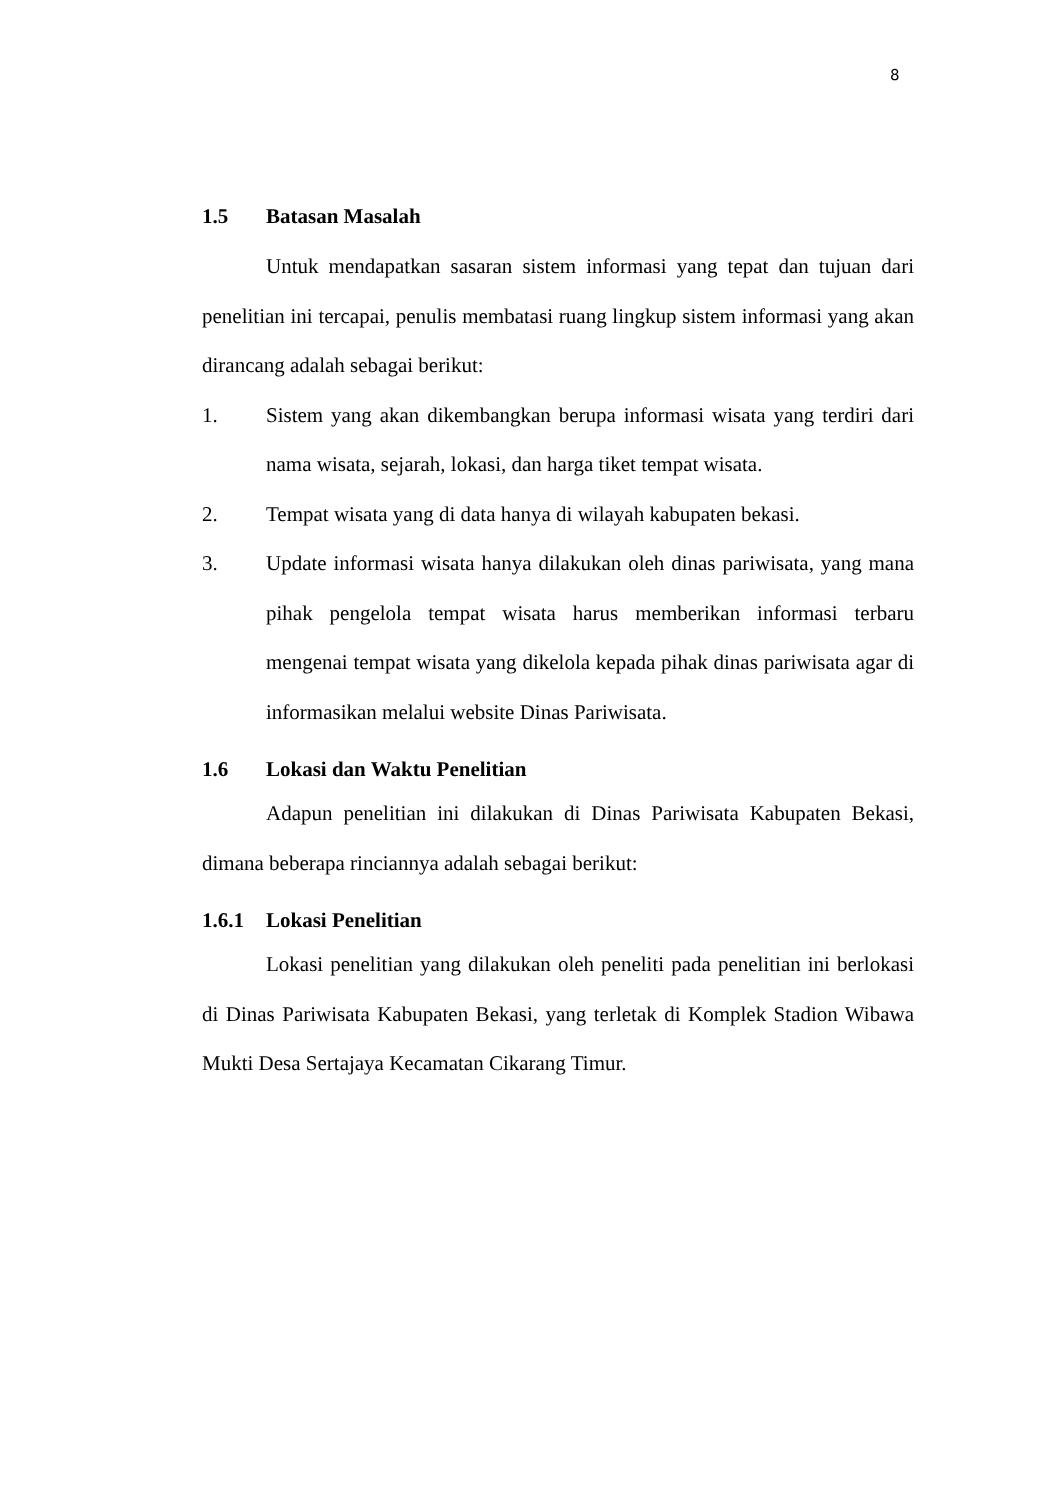8
1.5 Batasan Masalah
Untuk mendapatkan sasaran sistem informasi yang tepat dan tujuan dari penelitian ini tercapai, penulis membatasi ruang lingkup sistem informasi yang akan dirancang adalah sebagai berikut:
1. Sistem yang akan dikembangkan berupa informasi wisata yang terdiri dari nama wisata, sejarah, lokasi, dan harga tiket tempat wisata.
2. Tempat wisata yang di data hanya di wilayah kabupaten bekasi.
3. Update informasi wisata hanya dilakukan oleh dinas pariwisata, yang mana pihak pengelola tempat wisata harus memberikan informasi terbaru mengenai tempat wisata yang dikelola kepada pihak dinas pariwisata agar di informasikan melalui website Dinas Pariwisata.
1.6 Lokasi dan Waktu Penelitian
Adapun penelitian ini dilakukan di Dinas Pariwisata Kabupaten Bekasi, dimana beberapa rinciannya adalah sebagai berikut:
1.6.1 Lokasi Penelitian
Lokasi penelitian yang dilakukan oleh peneliti pada penelitian ini berlokasi di Dinas Pariwisata Kabupaten Bekasi, yang terletak di Komplek Stadion Wibawa Mukti Desa Sertajaya Kecamatan Cikarang Timur.